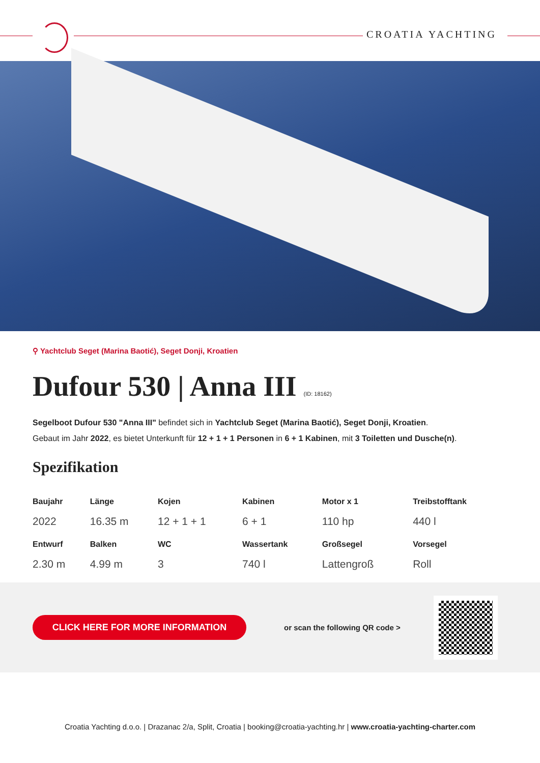CROATIA YACHTING
⚲ Yachtclub Seget (Marina Baotić), Seget Donji, Kroatien
Dufour 530 | Anna III (ID: 18162)
Segelboot Dufour 530 "Anna III" befindet sich in Yachtclub Seget (Marina Baotić), Seget Donji, Kroatien.
Gebaut im Jahr 2022, es bietet Unterkunft für 12 + 1 + 1 Personen in 6 + 1 Kabinen, mit 3 Toiletten und Dusche(n).
Spezifikation
| Baujahr | Länge | Kojen | Kabinen | Motor x 1 | Treibstofftank |
| --- | --- | --- | --- | --- | --- |
| 2022 | 16.35 m | 12 + 1 + 1 | 6 + 1 | 110 hp | 440 l |
| Entwurf | Balken | WC | Wassertank | Großsegel | Vorsegel |
| 2.30 m | 4.99 m | 3 | 740 l | Lattengroß | Roll |
CLICK HERE FOR MORE INFORMATION
or scan the following QR code >
Croatia Yachting d.o.o. | Drazanac 2/a, Split, Croatia | booking@croatia-yachting.hr | www.croatia-yachting-charter.com